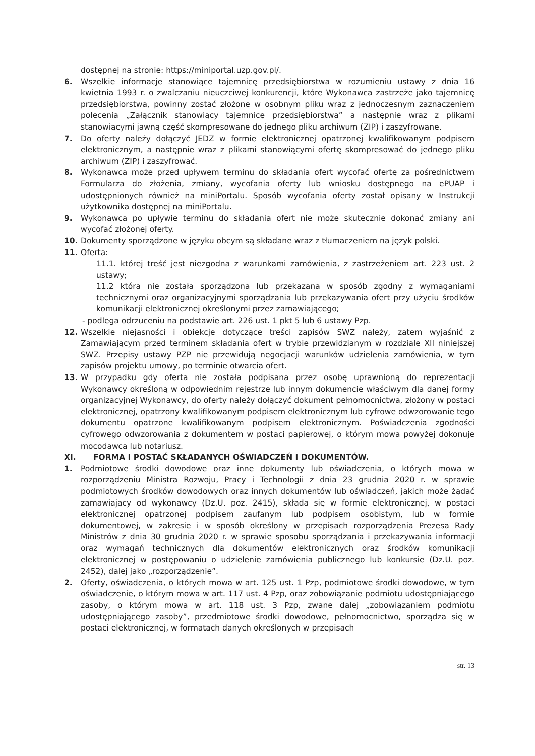dostępnej na stronie: https://miniportal.uzp.gov.pl/.
6. Wszelkie informacje stanowiące tajemnicę przedsiębiorstwa w rozumieniu ustawy z dnia 16 kwietnia 1993 r. o zwalczaniu nieuczciwej konkurencji, które Wykonawca zastrzeże jako tajemnicę przedsiębiorstwa, powinny zostać złożone w osobnym pliku wraz z jednoczesnym zaznaczeniem polecenia „Załącznik stanowiący tajemnicę przedsiębiorstwa” a następnie wraz z plikami stanowiącymi jawną część skompresowane do jednego pliku archiwum (ZIP) i zaszyfrowane.
7. Do oferty należy dołączyć JEDZ w formie elektronicznej opatrzonej kwalifikowanym podpisem elektronicznym, a następnie wraz z plikami stanowiącymi ofertę skompresować do jednego pliku archiwum (ZIP) i zaszyfrować.
8. Wykonawca może przed upływem terminu do składania ofert wycofać ofertę za pośrednictwem Formularza do złożenia, zmiany, wycofania oferty lub wniosku dostępnego na ePUAP i udostępnionych również na miniPortalu. Sposób wycofania oferty został opisany w Instrukcji użytkownika dostępnej na miniPortalu.
9. Wykonawca po upływie terminu do składania ofert nie może skutecznie dokonać zmiany ani wycofać złożonej oferty.
10. Dokumenty sporządzone w języku obcym są składane wraz z tłumaczeniem na język polski.
11. Oferta:
11.1. której treść jest niezgodna z warunkami zamówienia, z zastrzeżeniem art. 223 ust. 2 ustawy;
11.2 która nie została sporządzona lub przekazana w sposób zgodny z wymaganiami technicznymi oraz organizacyjnymi sporządzania lub przekazywania ofert przy użyciu środków komunikacji elektronicznej określonymi przez zamawiającego;
- podlega odrzuceniu na podstawie art. 226 ust. 1 pkt 5 lub 6 ustawy Pzp.
12. Wszelkie niejasności i obiekcje dotyczące treści zapisów SWZ należy, zatem wyjaśnić z Zamawiającym przed terminem składania ofert w trybie przewidzianym w rozdziale XII niniejszej SWZ. Przepisy ustawy PZP nie przewidują negocjacji warunków udzielenia zamówienia, w tym zapisów projektu umowy, po terminie otwarcia ofert.
13. W przypadku gdy oferta nie została podpisana przez osobę uprawnioną do reprezentacji Wykonawcy określoną w odpowiednim rejestrze lub innym dokumencie właściwym dla danej formy organizacyjnej Wykonawcy, do oferty należy dołączyć dokument pełnomocnictwa, złożony w postaci elektronicznej, opatrzony kwalifikowanym podpisem elektronicznym lub cyfrowe odwzorowanie tego dokumentu opatrzone kwalifikowanym podpisem elektronicznym. Poświadczenia zgodności cyfrowego odwzorowania z dokumentem w postaci papierowej, o którym mowa powyżej dokonuje mocodawca lub notariusz.
XI. FORMA I POSTAĆ SKŁADANYCH OŚWIADCZEŃ I DOKUMENTÓW.
1. Podmiotowe środki dowodowe oraz inne dokumenty lub oświadczenia, o których mowa w rozporządzeniu Ministra Rozwoju, Pracy i Technologii z dnia 23 grudnia 2020 r. w sprawie podmiotowych środków dowodowych oraz innych dokumentów lub oświadczeń, jakich może żądać zamawiający od wykonawcy (Dz.U. poz. 2415), składa się w formie elektronicznej, w postaci elektronicznej opatrzonej podpisem zaufanym lub podpisem osobistym, lub w formie dokumentowej, w zakresie i w sposób określony w przepisach rozporządzenia Prezesa Rady Ministrów z dnia 30 grudnia 2020 r. w sprawie sposobu sporządzania i przekazywania informacji oraz wymagań technicznych dla dokumentów elektronicznych oraz środków komunikacji elektronicznej w postępowaniu o udzielenie zamówienia publicznego lub konkursie (Dz.U. poz. 2452), dalej jako „rozporządzenie”.
2. Oferty, oświadczenia, o których mowa w art. 125 ust. 1 Pzp, podmiotowe środki dowodowe, w tym oświadczenie, o którym mowa w art. 117 ust. 4 Pzp, oraz zobowiązanie podmiotu udostępniającego zasoby, o którym mowa w art. 118 ust. 3 Pzp, zwane dalej „zobowiązaniem podmiotu udostępniającego zasoby”, przedmiotowe środki dowodowe, pełnomocnictwo, sporządza się w postaci elektronicznej, w formatach danych określonych w przepisach
str. 13